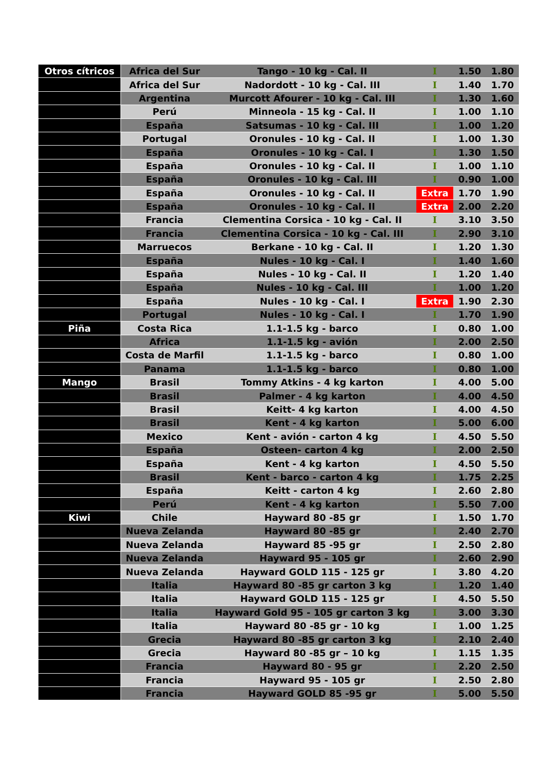| Otros cítricos | Africa del Sur | Tango - 10 kg - Cal. II | I | 1.50 | 1.80 |
| | Africa del Sur | Nadordott - 10 kg - Cal. III | I | 1.40 | 1.70 |
| | Argentina | Murcott Afourer - 10 kg - Cal. III | I | 1.30 | 1.60 |
| | Perú | Minneola - 15 kg - Cal. II | I | 1.00 | 1.10 |
| | España | Satsumas - 10 kg - Cal. III | I | 1.00 | 1.20 |
| | Portugal | Oronules - 10 kg - Cal. II | I | 1.00 | 1.30 |
| | España | Oronules - 10 kg - Cal. I | I | 1.30 | 1.50 |
| | España | Oronules - 10 kg - Cal. II | I | 1.00 | 1.10 |
| | España | Oronules - 10 kg - Cal. III | I | 0.90 | 1.00 |
| | España | Oronules - 10 kg - Cal. II | Extra | 1.70 | 1.90 |
| | España | Oronules - 10 kg - Cal. II | Extra | 2.00 | 2.20 |
| | Francia | Clementina Corsica - 10 kg - Cal. II | I | 3.10 | 3.50 |
| | Francia | Clementina Corsica - 10 kg - Cal. III | I | 2.90 | 3.10 |
| | Marruecos | Berkane - 10 kg - Cal. II | I | 1.20 | 1.30 |
| | España | Nules - 10 kg - Cal. I | I | 1.40 | 1.60 |
| | España | Nules - 10 kg - Cal. II | I | 1.20 | 1.40 |
| | España | Nules - 10 kg - Cal. III | I | 1.00 | 1.20 |
| | España | Nules - 10 kg - Cal. I | Extra | 1.90 | 2.30 |
| | Portugal | Nules - 10 kg - Cal. I | I | 1.70 | 1.90 |
| Piña | Costa Rica | 1.1-1.5 kg - barco | I | 0.80 | 1.00 |
| | Africa | 1.1-1.5 kg - avión | I | 2.00 | 2.50 |
| | Costa de Marfil | 1.1-1.5 kg - barco | I | 0.80 | 1.00 |
| | Panama | 1.1-1.5 kg - barco | I | 0.80 | 1.00 |
| Mango | Brasil | Tommy Atkins - 4 kg karton | I | 4.00 | 5.00 |
| | Brasil | Palmer - 4 kg karton | I | 4.00 | 4.50 |
| | Brasil | Keitt- 4 kg karton | I | 4.00 | 4.50 |
| | Brasil | Kent - 4 kg karton | I | 5.00 | 6.00 |
| | Mexico | Kent - avión - carton 4 kg | I | 4.50 | 5.50 |
| | España | Osteen- carton 4 kg | I | 2.00 | 2.50 |
| | España | Kent - 4 kg karton | I | 4.50 | 5.50 |
| | Brasil | Kent - barco - carton 4 kg | I | 1.75 | 2.25 |
| | España | Keitt - carton 4 kg | I | 2.60 | 2.80 |
| | Perú | Kent - 4 kg karton | I | 5.50 | 7.00 |
| Kiwi | Chile | Hayward 80 -85 gr | I | 1.50 | 1.70 |
| | Nueva Zelanda | Hayward 80 -85 gr | I | 2.40 | 2.70 |
| | Nueva Zelanda | Hayward 85 -95 gr | I | 2.50 | 2.80 |
| | Nueva Zelanda | Hayward 95 - 105 gr | I | 2.60 | 2.90 |
| | Nueva Zelanda | Hayward GOLD 115 - 125 gr | I | 3.80 | 4.20 |
| | Italia | Hayward 80 -85 gr carton 3 kg | I | 1.20 | 1.40 |
| | Italia | Hayward GOLD 115 - 125 gr | I | 4.50 | 5.50 |
| | Italia | Hayward Gold 95 - 105 gr carton 3 kg | I | 3.00 | 3.30 |
| | Italia | Hayward 80 -85 gr - 10 kg | I | 1.00 | 1.25 |
| | Grecia | Hayward 80 -85 gr carton 3 kg | I | 2.10 | 2.40 |
| | Grecia | Hayward 80 -85 gr – 10 kg | I | 1.15 | 1.35 |
| | Francia | Hayward 80 - 95 gr | I | 2.20 | 2.50 |
| | Francia | Hayward 95 - 105 gr | I | 2.50 | 2.80 |
| | Francia | Hayward GOLD 85 -95 gr | I | 5.00 | 5.50 |